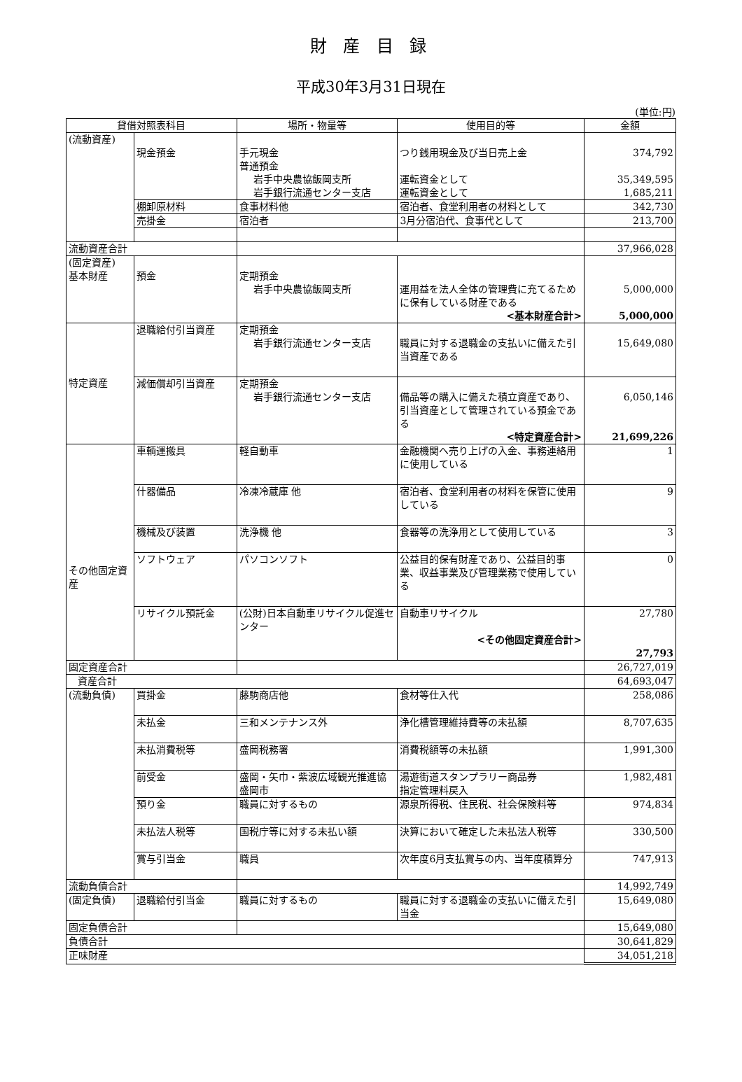財 産 目 録
平成30年3月31日現在
(単位:円)
| 貸借対照表科目 | | 場所・物量等 | 使用目的等 | 金額 |
| --- | --- | --- | --- | --- |
| (流動資産) | 現金預金 | 手元現金 普通預金 岩手中央農協飯岡支所 岩手銀行流通センター支店 | つり銭用現金及び当日売上金 運転資金として 運転資金として | 374,792 35,349,595 1,685,211 |
| | 棚卸原材料 | 食事材料他 | 宿泊者、食堂利用者の材料として | 342,730 |
| | 売掛金 | 宿泊者 | 3月分宿泊代、食事代として | 213,700 |
| 流動資産合計 | | | | 37,966,028 |
| (固定資産) 基本財産 | 預金 | 定期預金 岩手中央農協飯岡支所 | 運用益を法人全体の管理費に充てるために保有している財産である <基本財産合計> | 5,000,000 5,000,000 |
| 特定資産 | 退職給付引当資産 | 定期預金 岩手銀行流通センター支店 | 職員に対する退職金の支払いに備えた引当資産である | 15,649,080 |
| | 減価償却引当資産 | 定期預金 岩手銀行流通センター支店 | 備品等の購入に備えた積立資産であり、引当資産として管理されている預金である <特定資産合計> | 6,050,146 21,699,226 |
| その他固定資産 | 車輌運搬具 | 軽自動車 | 金融機関へ売り上げの入金、事務連絡用に使用している | 1 |
| | 什器備品 | 冷凍冷蔵庫 他 | 宿泊者、食堂利用者の材料を保管に使用している | 9 |
| | 機械及び装置 | 洗浄機 他 | 食器等の洗浄用として使用している | 3 |
| | ソフトウェア | パソコンソフト | 公益目的保有財産であり、公益目的事業、収益事業及び管理業務で使用している | 0 |
| | リサイクル預託金 | (公財)日本自動車リサイクル促進センター | 自動車リサイクル <その他固定資産合計> | 27,780 27,793 |
| 固定資産合計 | | | | 26,727,019 |
| 資産合計 | | | | 64,693,047 |
| (流動負債) | 買掛金 | 藤駒商店他 | 食材等仕入代 | 258,086 |
| | 未払金 | 三和メンテナンス外 | 浄化槽管理維持費等の未払額 | 8,707,635 |
| | 未払消費税等 | 盛岡税務署 | 消費税額等の未払額 | 1,991,300 |
| | 前受金 | 盛岡・矢巾・紫波広域観光推進協 盛岡市 | 湯遊街道スタンプラリー商品券 指定管理料戻入 | 1,982,481 |
| | 預り金 | 職員に対するもの | 源泉所得税、住民税、社会保険料等 | 974,834 |
| | 未払法人税等 | 国税庁等に対する未払い額 | 決算において確定した未払法人税等 | 330,500 |
| | 賞与引当金 | 職員 | 次年度6月支払賞与の内、当年度積算分 | 747,913 |
| 流動負債合計 | | | | 14,992,749 |
| (固定負債) | 退職給付引当金 | 職員に対するもの | 職員に対する退職金の支払いに備えた引当金 | 15,649,080 |
| 固定負債合計 | | | | 15,649,080 |
| 負債合計 | | | | 30,641,829 |
| 正味財産 | | | | 34,051,218 |